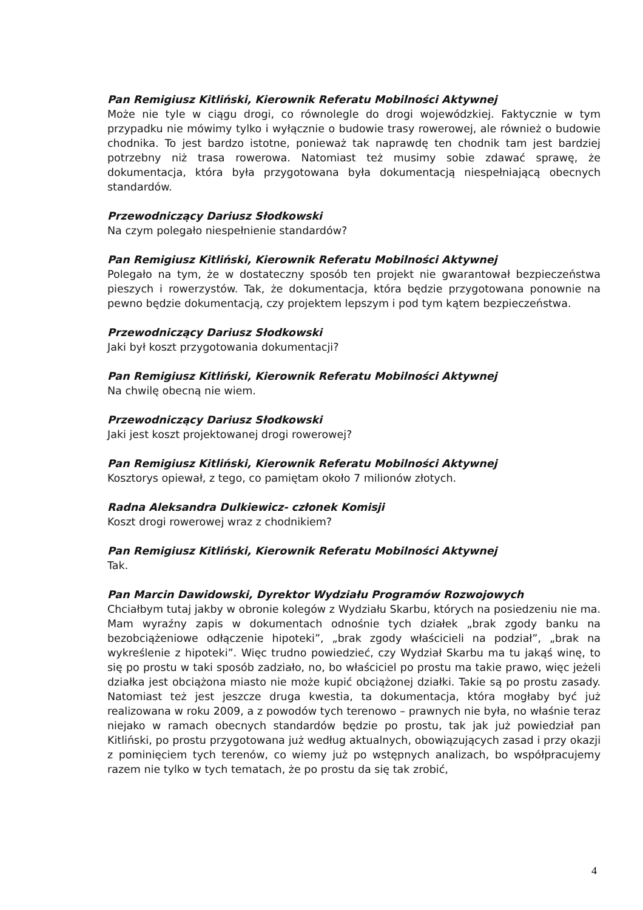Pan Remigiusz Kitliński, Kierownik Referatu Mobilności Aktywnej
Może nie tyle w ciągu drogi, co równolegle do drogi wojewódzkiej. Faktycznie w tym przypadku nie mówimy tylko i wyłącznie o budowie trasy rowerowej, ale również o budowie chodnika. To jest bardzo istotne, ponieważ tak naprawdę ten chodnik tam jest bardziej potrzebny niż trasa rowerowa. Natomiast też musimy sobie zdawać sprawę, że dokumentacja, która była przygotowana była dokumentacją niespełniającą obecnych standardów.
Przewodniczący Dariusz Słodkowski
Na czym polegało niespełnienie standardów?
Pan Remigiusz Kitliński, Kierownik Referatu Mobilności Aktywnej
Polegało na tym, że w dostateczny sposób ten projekt nie gwarantował bezpieczeństwa pieszych i rowerzystów. Tak, że dokumentacja, która będzie przygotowana ponownie na pewno będzie dokumentacją, czy projektem lepszym i pod tym kątem bezpieczeństwa.
Przewodniczący Dariusz Słodkowski
Jaki był koszt przygotowania dokumentacji?
Pan Remigiusz Kitliński, Kierownik Referatu Mobilności Aktywnej
Na chwilę obecną nie wiem.
Przewodniczący Dariusz Słodkowski
Jaki jest koszt projektowanej drogi rowerowej?
Pan Remigiusz Kitliński, Kierownik Referatu Mobilności Aktywnej
Kosztorys opiewał, z tego, co pamiętam około 7 milionów złotych.
Radna Aleksandra Dulkiewicz- członek Komisji
Koszt drogi rowerowej wraz z chodnikiem?
Pan Remigiusz Kitliński, Kierownik Referatu Mobilności Aktywnej
Tak.
Pan Marcin Dawidowski, Dyrektor Wydziału Programów Rozwojowych
Chciałbym tutaj jakby w obronie kolegów z Wydziału Skarbu, których na posiedzeniu nie ma. Mam wyraźny zapis w dokumentach odnośnie tych działek „brak zgody banku na bezobciążeniowe odłączenie hipoteki”, „brak zgody właścicieli na podział”, „brak na wykreślenie z hipoteki”. Więc trudno powiedzieć, czy Wydział Skarbu ma tu jakąś winę, to się po prostu w taki sposób zadziało, no, bo właściciel po prostu ma takie prawo, więc jeżeli działka jest obciążona miasto nie może kupić obciążonej działki. Takie są po prostu zasady. Natomiast też jest jeszcze druga kwestia, ta dokumentacja, która mogłaby być już realizowana w roku 2009, a z powodów tych terenowo – prawnych nie była, no właśnie teraz niejako w ramach obecnych standardów będzie po prostu, tak jak już powiedział pan Kitliński, po prostu przygotowana już według aktualnych, obowiązujących zasad i przy okazji z pominięciem tych terenów, co wiemy już po wstępnych analizach, bo współpracujemy razem nie tylko w tych tematach, że po prostu da się tak zrobić,
4